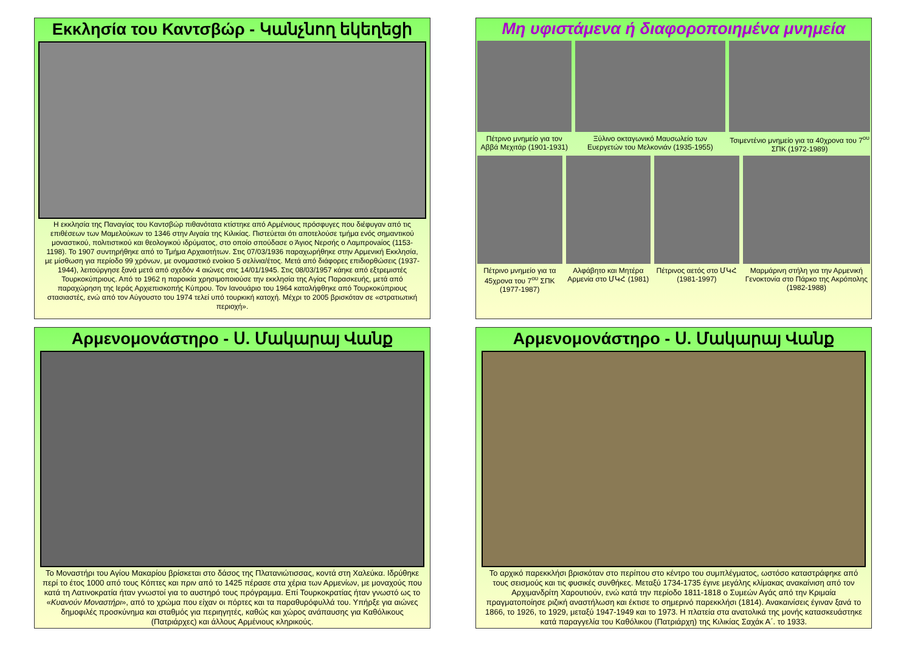Εκκλησία του Καντσβώρ - Կանչնող եկեղեցի
Η εκκλησία της Παναγίας του Καντσβώρ πιθανότατα κτίστηκε από Αρμένιους πρόσφυγες που διέφυγαν από τις επιθέσεων των Μαμελούκων το 1346 στην Αιγαία της Κιλικίας. Πιστεύεται ότι αποτελούσε τμήμα ενός σημαντικού μοναστικού, πολιτιστικού και θεολογικού ιδρύματος, στο οποίο σπούδασε ο Άγιος Νερσής ο Λαμπρονaίος (1153-1198). Το 1907 συντηρήθηκε από το Τμήμα Αρχαιοτήτων. Στις 07/03/1936 παραχωρήθηκε στην Αρμενική Εκκλησία, με μίσθωση για περίοδο 99 χρόνων, με ονομαστικό ενοίκιο 5 σελίνια/έτος. Μετά από διάφορες επιδιορθώσεις (1937-1944), λειτούργησε ξανά μετά από σχεδόν 4 αιώνες στις 14/01/1945. Στις 08/03/1957 κάηκε από εξτρεμιστές Τουρκοκύπριους. Από το 1962 η παροικία χρησιμοποιούσε την εκκλησία της Αγίας Παρασκευής, μετά από παραχώρηση της Ιεράς Αρχιεπισκοπής Κύπρου. Τον Ιανουάριο του 1964 καταλήφθηκε από Τουρκοκύπριους στασιαστές, ενώ από τον Αύγουστο του 1974 τελεί υπό τουρκική κατοχή. Μέχρι το 2005 βρισκόταν σε «στρατιωτική περιοχή».
Μη υφιστάμενα ή διαφοροποιημένα μνημεία
Πέτρινο μνημείο για τον Αββά Μεχιτάρ (1901-1931)
Ξύλινο οκταγωνικό Μαυσωλείο των Ευεργετών του Μελκονιάν (1935-1955)
Τσιμεντένιο μνημείο για τα 40χρονα του 7<sup>ου</sup> ΣΠΚ (1972-1989)
Πέτρινο μνημείο για τα 45χρονα του 7<sup>ου</sup> ΣΠΚ (1977-1987)
Αλφάβητο και Μητέρα Αρμενία στο ՄԿՀ (1981)
Πέτρινος αετός στο ՄԿՀ (1981-1997)
Μαρμάρινη στήλη για την Αρμενική Γενοκτονία στο Πάρκο της Ακρόπολης (1982-1988)
Αρμενομονάστηρο - Ս. Մակարայ Վանք
Το Μοναστήρι του Αγίου Μακαρίου βρίσκεται στο δάσος της Πλατανιώτισσας, κοντά στη Χαλεύκα. Ιδρύθηκε περί το έτος 1000 από τους Κόπτες και πριν από το 1425 πέρασε στα χέρια των Αρμενίων, με μοναχούς που κατά τη Λατινοκρατία ήταν γνωστοί για το αυστηρό τους πρόγραμμα. Επί Τουρκοκρατίας ήταν γνωστό ως το «Κυανούν Μοναστήρι», από το χρώμα που είχαν οι πόρτες και τα παραθυρόφυλλά του. Υπήρξε για αιώνες δημοφιλές προσκύνημα και σταθμός για περιηγητές, καθώς και χώρος ανάπαυσης για Καθόλικους (Πατριάρχες) και άλλους Αρμένιους κληρικούς.
Αρμενομονάστηρο - Ս. Մակարայ Վանք
Το αρχικό παρεκκλήσι βρισκόταν στο περίπου στο κέντρο του συμπλέγματος, ωστόσο καταστράφηκε από τους σεισμούς και τις φυσικές συνθήκες. Μεταξύ 1734-1735 έγινε μεγάλης κλίμακας ανακαίνιση από τον Αρχιμανδρίτη Χαρουτιούν, ενώ κατά την περίοδο 1811-1818 ο Συμεών Αγάς από την Κριμαία πραγματοποίησε ριζική αναστήλωση και έκτισε το σημερινό παρεκκλήσι (1814). Ανακαινίσεις έγιναν ξανά το 1866, το 1926, το 1929, μεταξύ 1947-1949 και το 1973. Η πλατεία στα ανατολικά της μονής κατασκευάστηκε κατά παραγγελία του Καθόλικου (Πατριάρχη) της Κιλικίας Σαχάκ Α΄. το 1933.